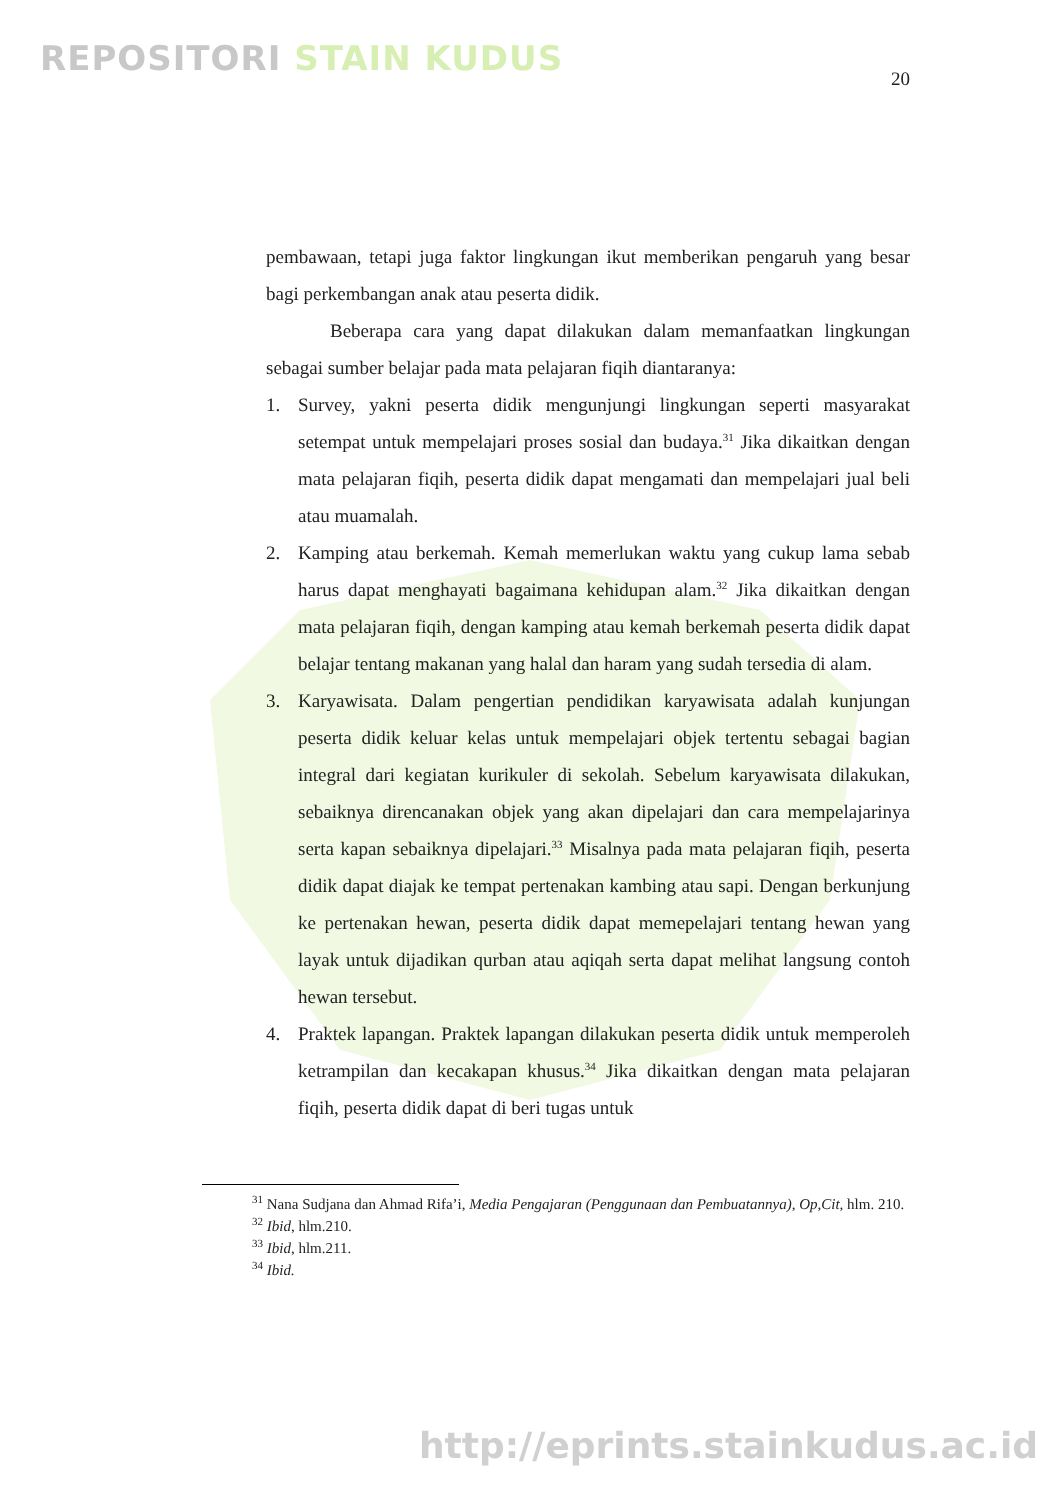REPOSITORI STAIN KUDUS
20
pembawaan, tetapi juga faktor lingkungan ikut memberikan pengaruh yang besar bagi perkembangan anak atau peserta didik.
Beberapa cara yang dapat dilakukan dalam memanfaatkan lingkungan sebagai sumber belajar pada mata pelajaran fiqih diantaranya:
1. Survey, yakni peserta didik mengunjungi lingkungan seperti masyarakat setempat untuk mempelajari proses sosial dan budaya.<sup>31</sup> Jika dikaitkan dengan mata pelajaran fiqih, peserta didik dapat mengamati dan mempelajari jual beli atau muamalah.
2. Kamping atau berkemah. Kemah memerlukan waktu yang cukup lama sebab harus dapat menghayati bagaimana kehidupan alam.<sup>32</sup> Jika dikaitkan dengan mata pelajaran fiqih, dengan kamping atau kemah berkemah peserta didik dapat belajar tentang makanan yang halal dan haram yang sudah tersedia di alam.
3. Karyawisata. Dalam pengertian pendidikan karyawisata adalah kunjungan peserta didik keluar kelas untuk mempelajari objek tertentu sebagai bagian integral dari kegiatan kurikuler di sekolah. Sebelum karyawisata dilakukan, sebaiknya direncanakan objek yang akan dipelajari dan cara mempelajarinya serta kapan sebaiknya dipelajari.<sup>33</sup> Misalnya pada mata pelajaran fiqih, peserta didik dapat diajak ke tempat pertenakan kambing atau sapi. Dengan berkunjung ke pertenakan hewan, peserta didik dapat memepelajari tentang hewan yang layak untuk dijadikan qurban atau aqiqah serta dapat melihat langsung contoh hewan tersebut.
4. Praktek lapangan. Praktek lapangan dilakukan peserta didik untuk memperoleh ketrampilan dan kecakapan khusus.<sup>34</sup> Jika dikaitkan dengan mata pelajaran fiqih, peserta didik dapat di beri tugas untuk
<sup>31</sup> Nana Sudjana dan Ahmad Rifa’i, Media Pengajaran (Penggunaan dan Pembuatannya), Op,Cit, hlm. 210.
<sup>32</sup> Ibid, hlm.210.
<sup>33</sup> Ibid, hlm.211.
<sup>34</sup> Ibid.
http://eprints.stainkudus.ac.id